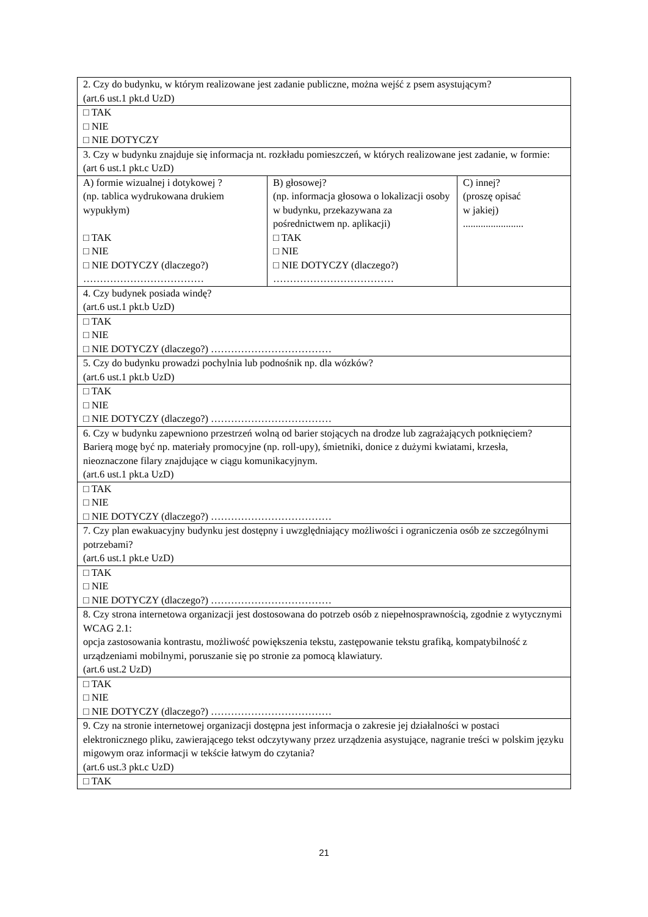| 2. Czy do budynku, w którym realizowane jest zadanie publiczne, można wejść z psem asystującym? (art.6 ust.1 pkt.d UzD) | | |
| □ TAK □ NIE □ NIE DOTYCZY | | |
| 3. Czy w budynku znajduje się informacja nt. rozkładu pomieszczeń, w których realizowane jest zadanie, w formie: (art 6 ust.1 pkt.c UzD) | | |
| A) formie wizualnej i dotykowej ? (np. tablica wydrukowana drukiem wypukłym) □ TAK □ NIE □ NIE DOTYCZY (dlaczego?) ……………………………… | B) głosowej? (np. informacja głosowa o lokalizacji osoby w budynku, przekazywana za pośrednictwem np. aplikacji) □ TAK □ NIE □ NIE DOTYCZY (dlaczego?) ……………………………… | C) innej? (proszę opisać w jakiej) ........................ |
| 4. Czy budynek posiada windę? (art.6 ust.1 pkt.b UzD) | | |
| □ TAK □ NIE □ NIE DOTYCZY (dlaczego?) ……………………………… | | |
| 5. Czy do budynku prowadzi pochylnia lub podnośnik np. dla wózków? (art.6 ust.1 pkt.b UzD) | | |
| □ TAK □ NIE □ NIE DOTYCZY (dlaczego?) ……………………………… | | |
| 6. Czy w budynku zapewniono przestrzeń wolną od barier stojących na drodze lub zagrażających potknięciem? Barierą mogę być np. materiały promocyjne (np. roll-upy), śmietniki, donice z dużymi kwiatami, krzesła, nieoznaczone filary znajdujące w ciągu komunikacyjnym. (art.6 ust.1 pkt.a UzD) | | |
| □ TAK □ NIE □ NIE DOTYCZY (dlaczego?) ……………………………… | | |
| 7. Czy plan ewakuacyjny budynku jest dostępny i uwzględniający możliwości i ograniczenia osób ze szczególnymi potrzebami? (art.6 ust.1 pkt.e UzD) | | |
| □ TAK □ NIE □ NIE DOTYCZY (dlaczego?) ……………………………… | | |
| 8. Czy strona internetowa organizacji jest dostosowana do potrzeb osób z niepełnosprawnością, zgodnie z wytycznymi WCAG 2.1: opcja zastosowania kontrastu, możliwość powiększenia tekstu, zastępowanie tekstu grafiką, kompatybilność z urządzeniami mobilnymi, poruszanie się po stronie za pomocą klawiatury. (art.6 ust.2 UzD) | | |
| □ TAK □ NIE □ NIE DOTYCZY (dlaczego?) ……………………………… | | |
| 9. Czy na stronie internetowej organizacji dostępna jest informacja o zakresie jej działalności w postaci elektronicznego pliku, zawierającego tekst odczytywany przez urządzenia asystujące, nagranie treści w polskim języku migowym oraz informacji w tekście łatwym do czytania? (art.6 ust.3 pkt.c UzD) | | |
| □ TAK | | |
21